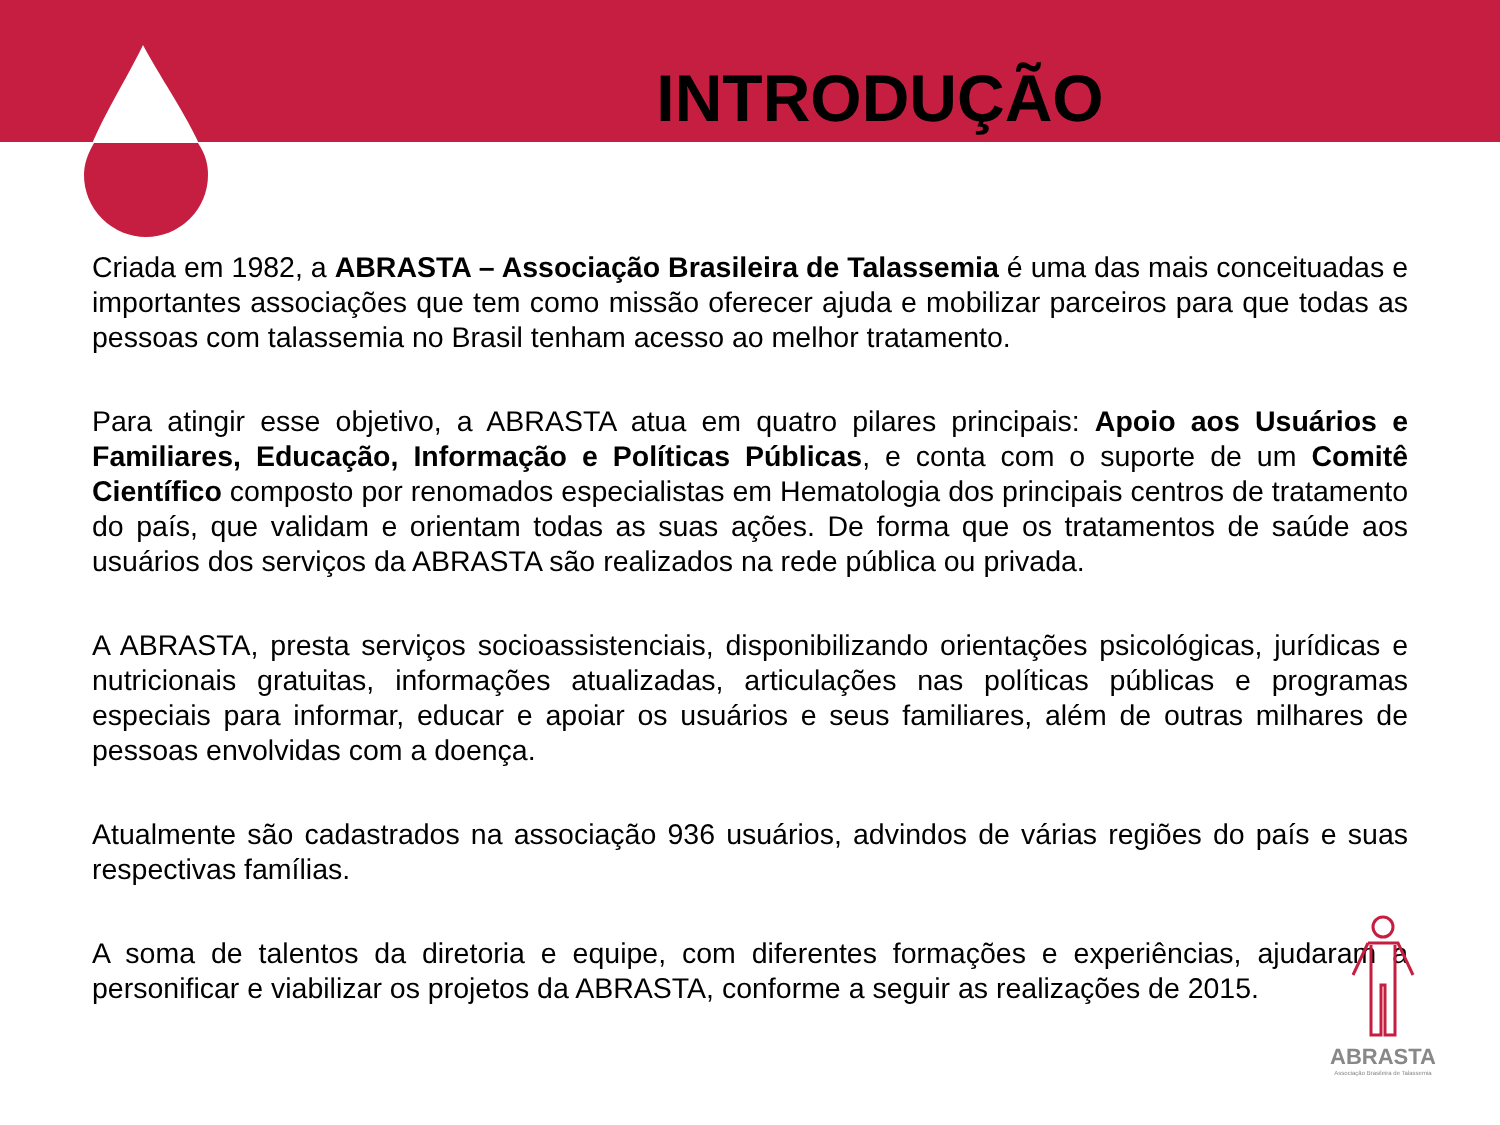INTRODUÇÃO
Criada em 1982, a ABRASTA – Associação Brasileira de Talassemia é uma das mais conceituadas e importantes associações que tem como missão oferecer ajuda e mobilizar parceiros para que todas as pessoas com talassemia no Brasil tenham acesso ao melhor tratamento.
Para atingir esse objetivo, a ABRASTA atua em quatro pilares principais: Apoio aos Usuários e Familiares, Educação, Informação e Políticas Públicas, e conta com o suporte de um Comitê Científico composto por renomados especialistas em Hematologia dos principais centros de tratamento do país, que validam e orientam todas as suas ações. De forma que os tratamentos de saúde aos usuários dos serviços da ABRASTA são realizados na rede pública ou privada.
A ABRASTA, presta serviços socioassistenciais, disponibilizando orientações psicológicas, jurídicas e nutricionais gratuitas, informações atualizadas, articulações nas políticas públicas e programas especiais para informar, educar e apoiar os usuários e seus familiares, além de outras milhares de pessoas envolvidas com a doença.
Atualmente são cadastrados na associação 936 usuários, advindos de várias regiões do país e suas respectivas famílias.
A soma de talentos da diretoria e equipe, com diferentes formações e experiências, ajudaram a personificar e viabilizar os projetos da ABRASTA, conforme a seguir as realizações de 2015.
ABRASTA
Associação Brasileira de Talassemia